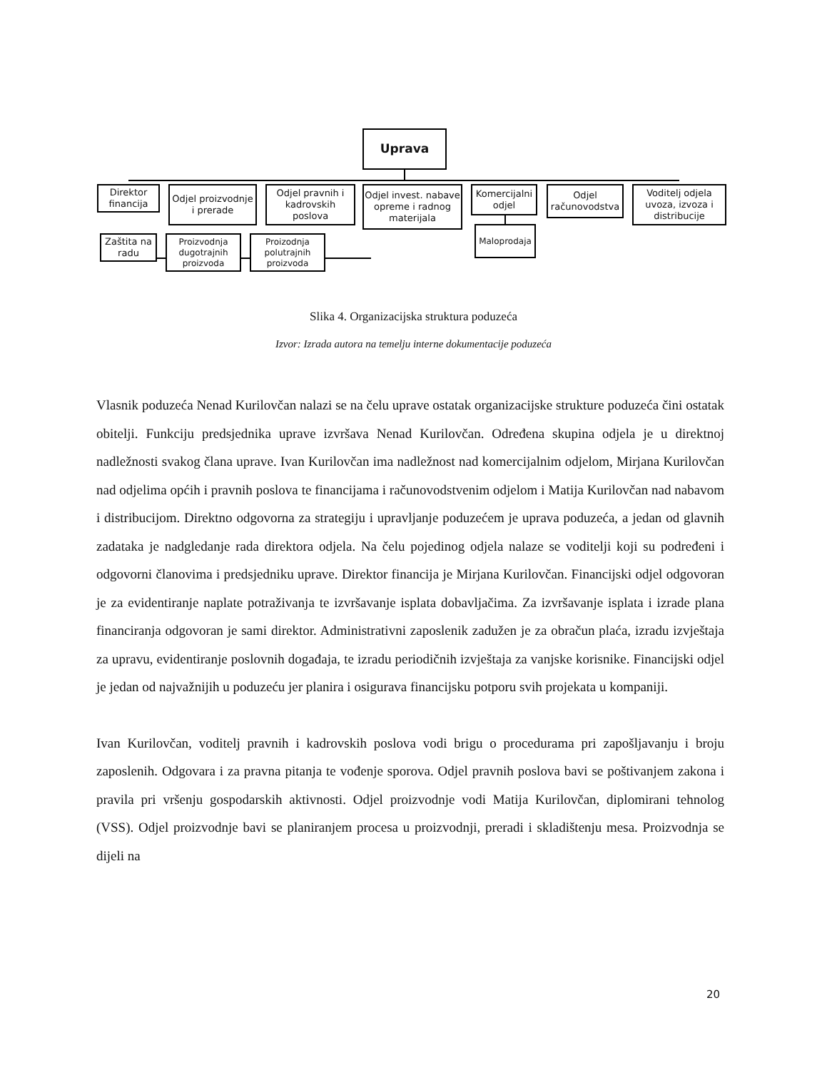Uprava
Direktor financija
Odjel proizvodnje i prerade
Odjel pravnih i kadrovskih poslova
Odjel invest. nabave opreme i radnog materijala
Komercijalni odjel
Odjel računovodstva
Voditelj odjela uvoza, izvoza i distribucije
Zaštita na radu
Proizvodnja dugotrajnih proizvoda
Proizodnja polutrajnih proizvoda
Maloprodaja
Slika 4. Organizacijska struktura poduzeća
Izvor: Izrada autora na temelju interne dokumentacije poduzeća
Vlasnik poduzeća Nenad Kurilovčan nalazi se na čelu uprave ostatak organizacijske strukture poduzeća čini ostatak obitelji. Funkciju predsjednika uprave izvršava Nenad Kurilovčan. Određena skupina odjela je u direktnoj nadležnosti svakog člana uprave. Ivan Kurilovčan ima nadležnost nad komercijalnim odjelom, Mirjana Kurilovčan nad odjelima općih i pravnih poslova te financijama i računovodstvenim odjelom i Matija Kurilovčan nad nabavom i distribucijom. Direktno odgovorna za strategiju i upravljanje poduzećem je uprava poduzeća, a jedan od glavnih zadataka je nadgledanje rada direktora odjela. Na čelu pojedinog odjela nalaze se voditelji koji su podređeni i odgovorni članovima i predsjedniku uprave. Direktor financija je Mirjana Kurilovčan. Financijski odjel odgovoran je za evidentiranje naplate potraživanja te izvršavanje isplata dobavljačima. Za izvršavanje isplata i izrade plana financiranja odgovoran je sami direktor. Administrativni zaposlenik zadužen je za obračun plaća, izradu izvještaja za upravu, evidentiranje poslovnih događaja, te izradu periodičnih izvještaja za vanjske korisnike. Financijski odjel je jedan od najvažnijih u poduzeću jer planira i osigurava financijsku potporu svih projekata u kompaniji.
Ivan Kurilovčan, voditelj pravnih i kadrovskih poslova vodi brigu o procedurama pri zapošljavanju i broju zaposlenih. Odgovara i za pravna pitanja te vođenje sporova. Odjel pravnih poslova bavi se poštivanjem zakona i pravila pri vršenju gospodarskih aktivnosti. Odjel proizvodnje vodi Matija Kurilovčan, diplomirani tehnolog (VSS). Odjel proizvodnje bavi se planiranjem procesa u proizvodnji, preradi i skladištenju mesa. Proizvodnja se dijeli na
20